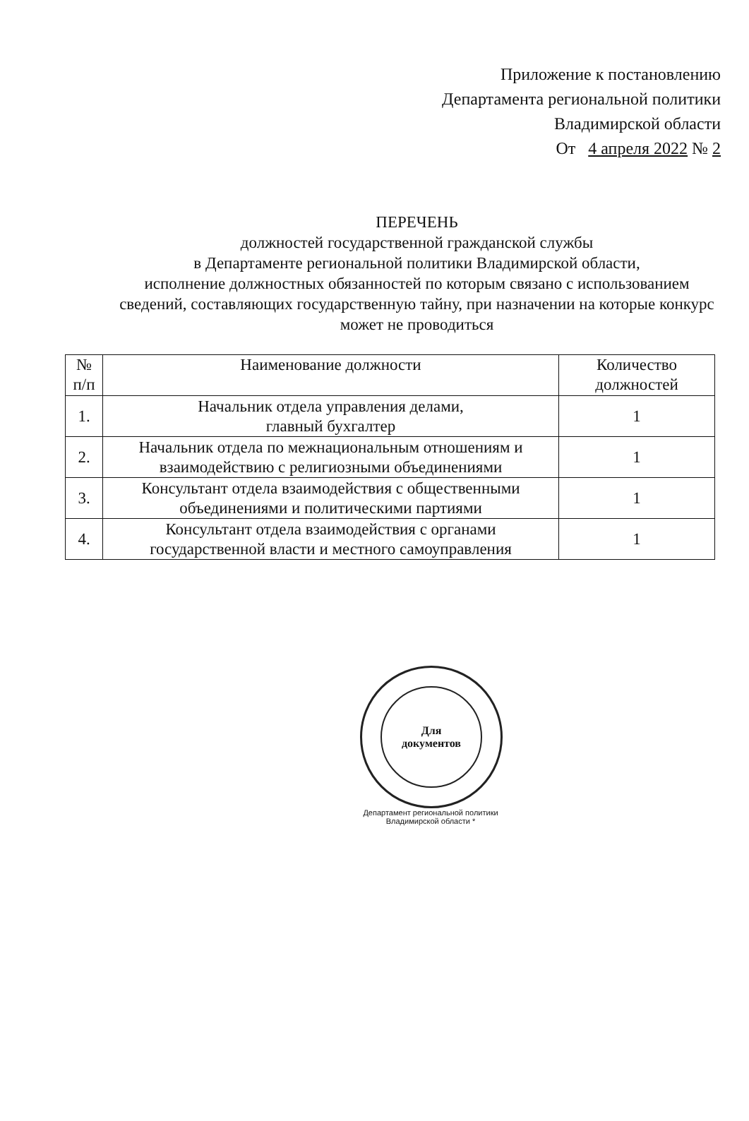Приложение к постановлению
Департамента региональной политики
Владимирской области
От 4 апреля 2022 № 2
ПЕРЕЧЕНЬ
должностей государственной гражданской службы
в Департаменте региональной политики Владимирской области,
исполнение должностных обязанностей по которым связано с использованием сведений, составляющих государственную тайну, при назначении на которые конкурс может не проводиться
| № п/п | Наименование должности | Количество должностей |
| --- | --- | --- |
| 1. | Начальник отдела управления делами, главный бухгалтер | 1 |
| 2. | Начальник отдела по межнациональным отношениям и взаимодействию с религиозными объединениями | 1 |
| 3. | Консультант отдела взаимодействия с общественными объединениями и политическими партиями | 1 |
| 4. | Консультант отдела взаимодействия с органами государственной власти и местного самоуправления | 1 |
Для
документов
Департамент региональной политики Владимирской области *